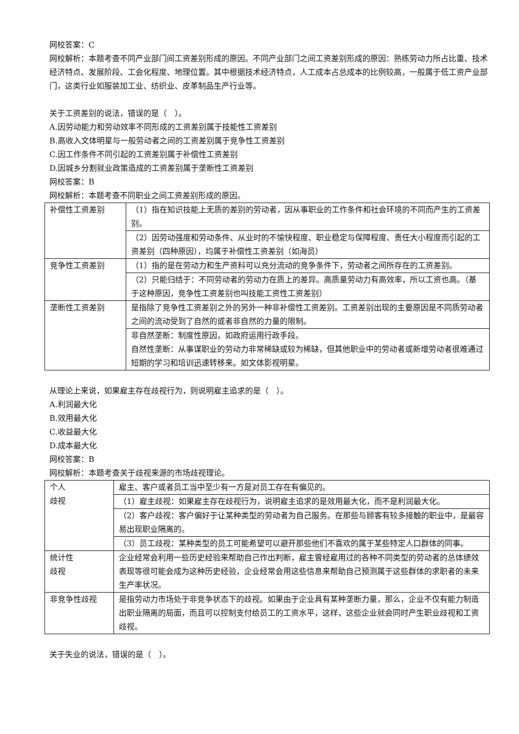网校答案：C
网校解析：本题考查不同产业部门间工资差别形成的原因。不同产业部门之间工资差别形成的原因：熟练劳动力所占比重、技术经济特点、发展阶段、工会化程度、地理位置。其中根据技术经济特点，人工成本占总成本的比例较高，一般属于低工资产业部门，这类行业如服装加工业、纺织业、皮革制品生产行业等。
关于工资差别的说法，错误的是（　）。
A.因劳动能力和劳动效率不同形成的工资差别属于技能性工资差别
B.高收入文体明星与一般劳动者之间的工资差别属于竞争性工资差别
C.因工作条件不同引起的工资差别属于补偿性工资差别
D.因城乡分割就业政策造成的工资差别属于垄断性工资差别
网校答案：B
网校解析：本题考查不同职业之间工资差别形成的原因。
| 补偿性工资差别 | （1）指在知识技能上无质的差别的劳动者，因从事职业的工作条件和社会环境的不同而产生的工资差别。 |
| | （2）因劳动强度和劳动条件、从业时的不愉快程度、职业稳定与保障程度、责任大小程度而引起的工资差别（四种原因），均属于补偿性工资差别（如海员） |
| 竞争性工资差别 | （1）指的是在劳动力和生产资料可以充分流动的竞争条件下，劳动者之间所存在的工资差别。 |
| | （2）只能归结于：不同劳动者的劳动力在质上的差异。高质量劳动力有高效率，所以工资也高。（基于这种原因，竞争性工资差别也叫技能工资性工资差别） |
| 垄断性工资差别 | 是指除了竞争性工资差别之外的另外一种非补偿性工资差别。工资差别出现的主要原因是不同质劳动者之间的流动受到了自然的或者非自然的力量的限制。 |
| | 非自然垄断：制度性原因，如政府运用行政手段。 自然性垄断：从事谋职业的劳动力非常稀缺或较为稀缺，但其他职业中的劳动者或新增劳动者很难通过短期的学习和培训迅速转移来。如文体影视明星。 |
从理论上来说，如果雇主存在歧视行为，则说明雇主追求的是（　）。
A.利润最大化
B.效用最大化
C.收益最大化
D.成本最大化
网校答案：B
网校解析：本题考查关于歧视来源的市场歧视理论。
| 个人 歧视 | 雇主、客户或者员工当中至少有一方是对员工存在有偏见的。 |
| | （1）雇主歧视：如果雇主存在歧视行为，说明雇主追求的是效用最大化，而不是利润最大化。 |
| | （2）客户歧视：客户偏好于让某种类型的劳动者为自己服务。在那些与顾客有较多接触的职业中，是最容易出现职业隔离的。 |
| | （3）员工歧视：某种类型的员工可能希望可以避开那些他们不喜欢的属于某些特定人口群体的同事。 |
| 统计性 歧视 | 企业经常会利用一些历史经验来帮助自己作出判断，雇主曾经雇用过的各种不同类型的劳动者的总体绩效表现等很可能会成为这种历史经验，企业经常会用这些信息来帮助自己预测属于这些群体的求职者的未来生产率状况。 |
| 非竞争性歧视 | 是指劳动力市场处于非竞争状态下的歧视。如果由于企业具有某种垄断力量，那么，企业不仅有能力制造出职业隔离的局面，而且可以控制支付给员工的工资水平，这样，这些企业就会同时产生职业歧视和工资歧视。 |
关于失业的说法，错误的是（　）。